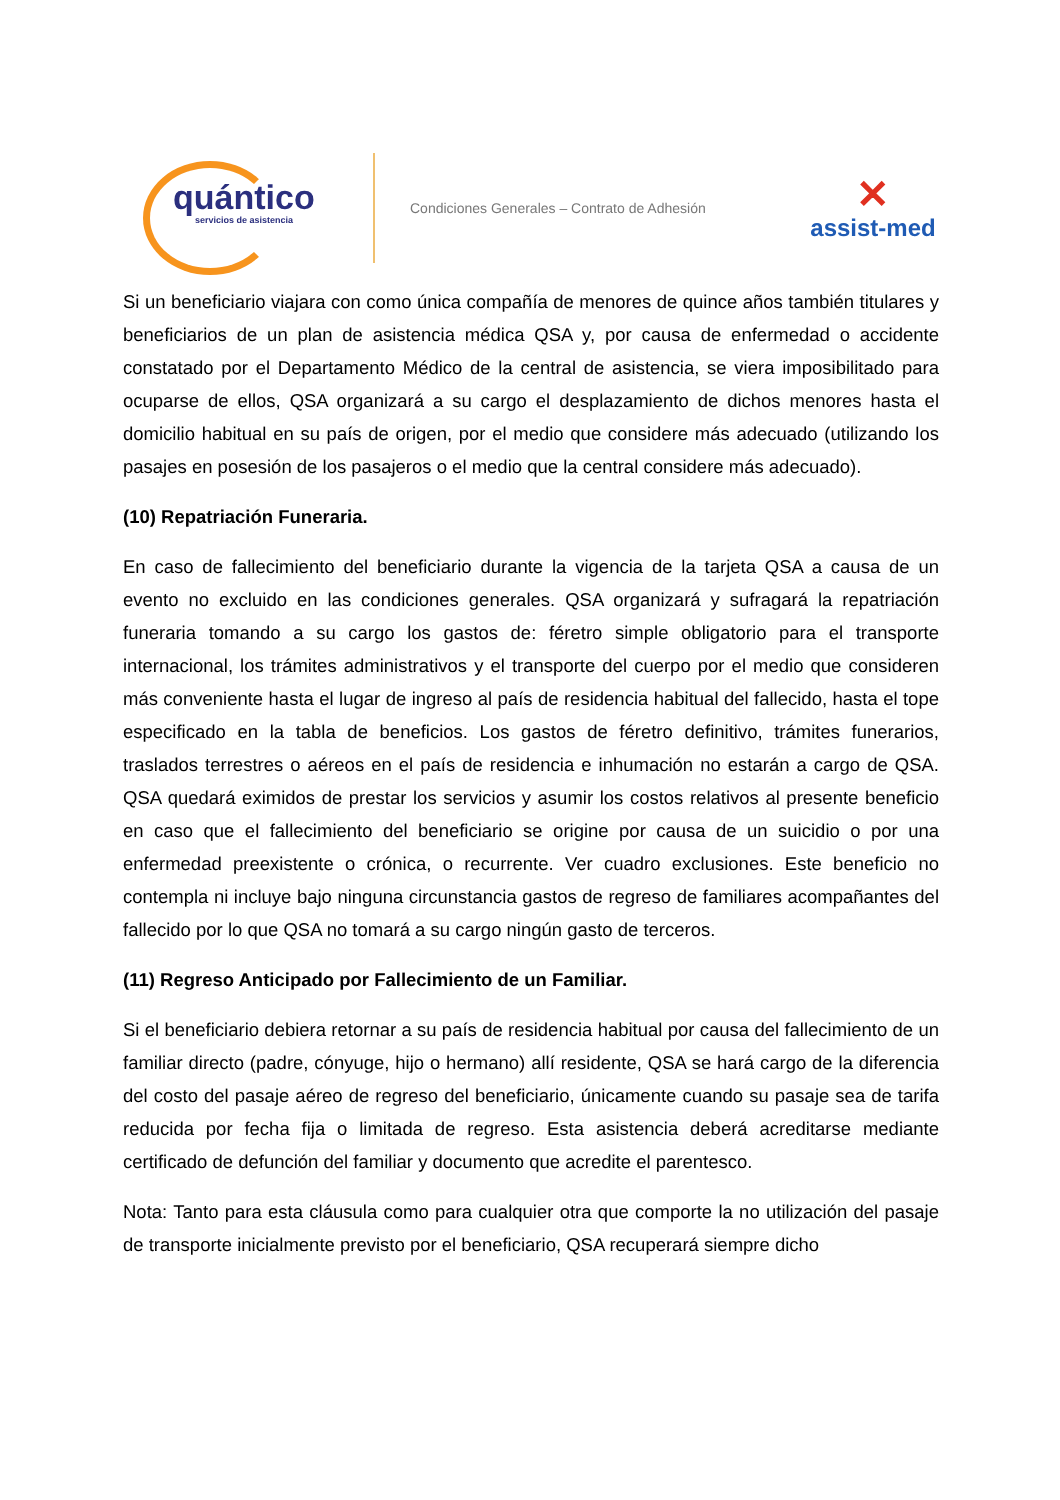quántico
servicios de asistencia
Condiciones Generales – Contrato de Adhesión
✕
assist-med
Si un beneficiario viajara con como única compañía de menores de quince años también titulares y beneficiarios de un plan de asistencia médica QSA y, por causa de enfermedad o accidente constatado por el Departamento Médico de la central de asistencia, se viera imposibilitado para ocuparse de ellos, QSA organizará a su cargo el desplazamiento de dichos menores hasta el domicilio habitual en su país de origen, por el medio que considere más adecuado (utilizando los pasajes en posesión de los pasajeros o el medio que la central considere más adecuado).
(10) Repatriación Funeraria.
En caso de fallecimiento del beneficiario durante la vigencia de la tarjeta QSA a causa de un evento no excluido en las condiciones generales. QSA organizará y sufragará la repatriación funeraria tomando a su cargo los gastos de: féretro simple obligatorio para el transporte internacional, los trámites administrativos y el transporte del cuerpo por el medio que consideren más conveniente hasta el lugar de ingreso al país de residencia habitual del fallecido, hasta el tope especificado en la tabla de beneficios. Los gastos de féretro definitivo, trámites funerarios, traslados terrestres o aéreos en el país de residencia e inhumación no estarán a cargo de QSA. QSA quedará eximidos de prestar los servicios y asumir los costos relativos al presente beneficio en caso que el fallecimiento del beneficiario se origine por causa de un suicidio o por una enfermedad preexistente o crónica, o recurrente. Ver cuadro exclusiones. Este beneficio no contempla ni incluye bajo ninguna circunstancia gastos de regreso de familiares acompañantes del fallecido por lo que QSA no tomará a su cargo ningún gasto de terceros.
(11) Regreso Anticipado por Fallecimiento de un Familiar.
Si el beneficiario debiera retornar a su país de residencia habitual por causa del fallecimiento de un familiar directo (padre, cónyuge, hijo o hermano) allí residente, QSA se hará cargo de la diferencia del costo del pasaje aéreo de regreso del beneficiario, únicamente cuando su pasaje sea de tarifa reducida por fecha fija o limitada de regreso. Esta asistencia deberá acreditarse mediante certificado de defunción del familiar y documento que acredite el parentesco.
Nota: Tanto para esta cláusula como para cualquier otra que comporte la no utilización del pasaje de transporte inicialmente previsto por el beneficiario, QSA recuperará siempre dicho